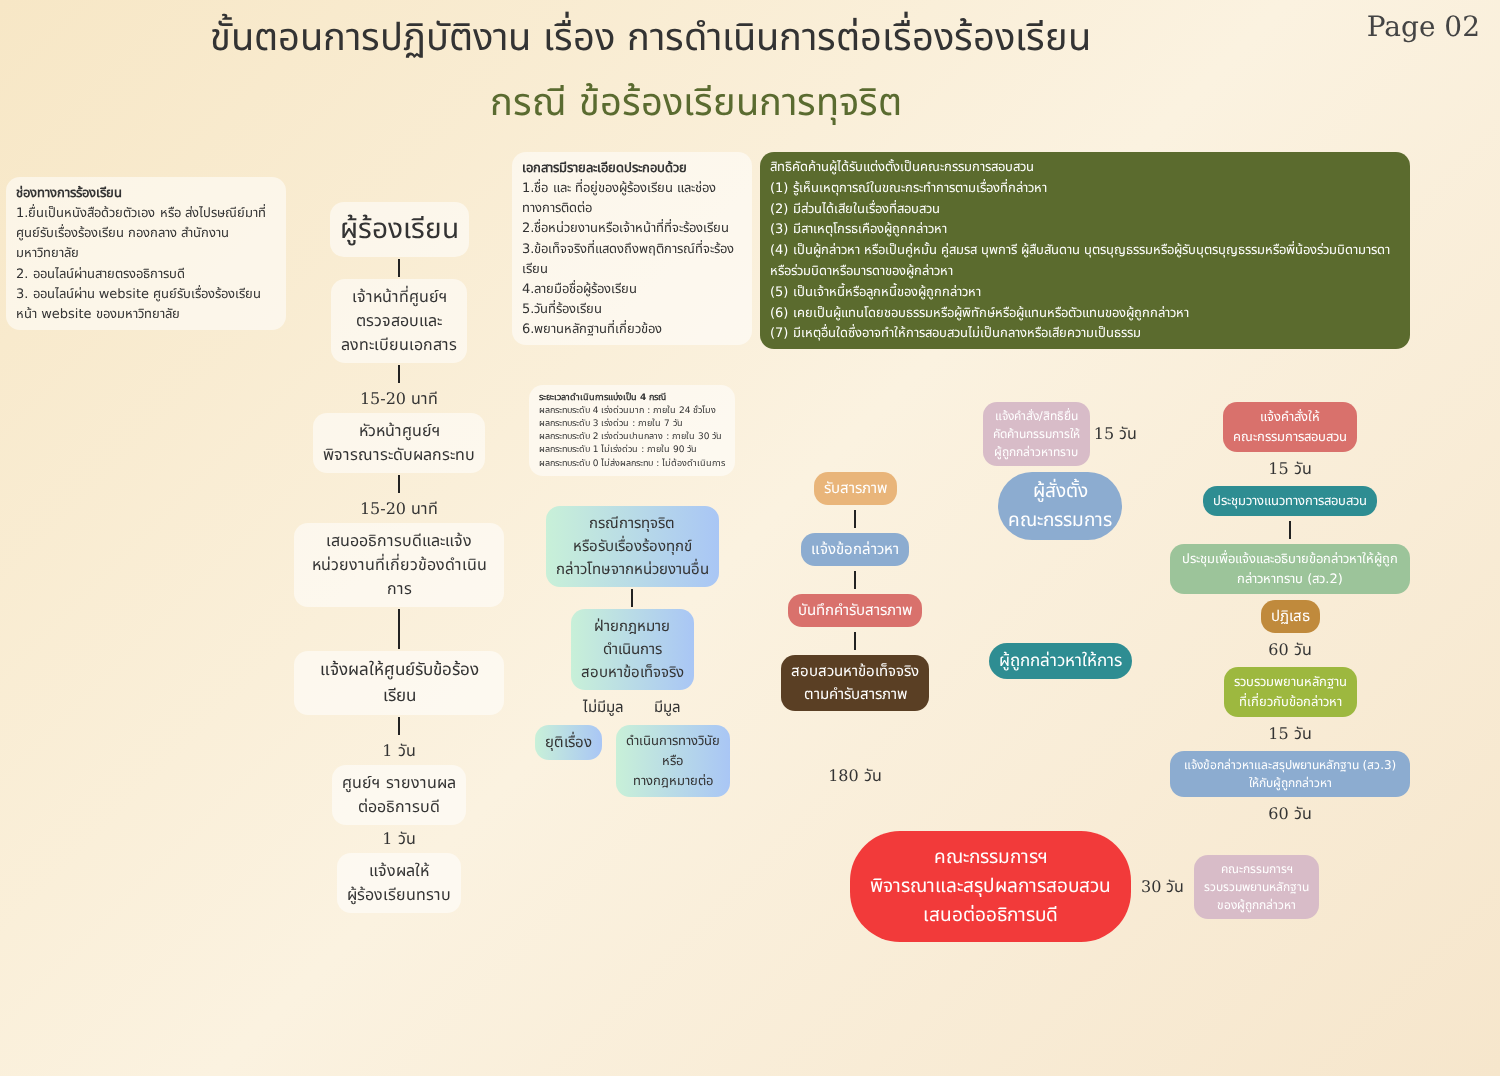ขั้นตอนการปฏิบัติงาน เรื่อง การดำเนินการต่อเรื่องร้องเรียน
Page 02
กรณี ข้อร้องเรียนการทุจริต
ช่องทางการร้องเรียน
1.ยื่นเป็นหนังสือด้วยตัวเอง หรือ ส่งไปรษณีย์มาที่ศูนย์รับเรื่องร้องเรียน กองกลาง สำนักงานมหาวิทยาลัย
2. ออนไลน์ผ่านสายตรงอธิการบดี
3. ออนไลน์ผ่าน website ศูนย์รับเรื่องร้องเรียน หน้า website ของมหาวิทยาลัย
ผู้ร้องเรียน
เจ้าหน้าที่ศูนย์ฯ
ตรวจสอบและ
ลงทะเบียนเอกสาร
15-20 นาที
หัวหน้าศูนย์ฯ
พิจารณาระดับผลกระทบ
15-20 นาที
เสนออธิการบดีและแจ้ง
หน่วยงานที่เกี่ยวข้องดำเนินการ
แจ้งผลให้ศูนย์รับข้อร้องเรียน
1 วัน
ศูนย์ฯ รายงานผล
ต่ออธิการบดี
1 วัน
แจ้งผลให้
ผู้ร้องเรียนทราบ
เอกสารมีรายละเอียดประกอบด้วย
1.ชื่อ และ ที่อยู่ของผู้ร้องเรียน และช่องทางการติดต่อ
2.ชื่อหน่วยงานหรือเจ้าหน้าที่ที่จะร้องเรียน
3.ข้อเท็จจริงที่แสดงถึงพฤติการณ์ที่จะร้องเรียน
4.ลายมือชื่อผู้ร้องเรียน
5.วันที่ร้องเรียน
6.พยานหลักฐานที่เกี่ยวข้อง
ระยะเวลาดำเนินการแบ่งเป็น 4 กรณี
ผลกระทบระดับ 4 เร่งด่วนมาก : ภายใน 24 ชั่วโมง
ผลกระทบระดับ 3 เร่งด่วน : ภายใน 7 วัน
ผลกระทบระดับ 2 เร่งด่วนปานกลาง : ภายใน 30 วัน
ผลกระทบระดับ 1 ไม่เร่งด่วน : ภายใน 90 วัน
ผลกระทบระดับ 0 ไม่ส่งผลกระทบ : ไม่ต้องดำเนินการ
กรณีการทุจริต
หรือรับเรื่องร้องทุกข์
กล่าวโทษจากหน่วยงานอื่น
ฝ่ายกฎหมาย
ดำเนินการ
สอบหาข้อเท็จจริง
ไม่มีมูล มีมูล
ยุติเรื่อง
ดำเนินการทางวินัย
หรือ
ทางกฎหมายต่อ
สิทธิคัดค้านผู้ได้รับแต่งตั้งเป็นคณะกรรมการสอบสวน
(1) รู้เห็นเหตุการณ์ในขณะกระทำการตามเรื่องที่กล่าวหา
(2) มีส่วนได้เสียในเรื่องที่สอบสวน
(3) มีสาเหตุโกรธเคืองผู้ถูกกล่าวหา
(4) เป็นผู้กล่าวหา หรือเป็นคู่หมั้น คู่สมรส บุพการี ผู้สืบสันดาน บุตรบุญธรรมหรือผู้รับบุตรบุญธรรมหรือพี่น้องร่วมบิดามารดา หรือร่วมบิดาหรือมารดาของผู้กล่าวหา
(5) เป็นเจ้าหนี้หรือลูกหนี้ของผู้ถูกกล่าวหา
(6) เคยเป็นผู้แทนโดยชอบธรรมหรือผู้พิทักษ์หรือผู้แทนหรือตัวแทนของผู้ถูกกล่าวหา
(7) มีเหตุอื่นใดซึ่งอาจทำให้การสอบสวนไม่เป็นกลางหรือเสียความเป็นธรรม
รับสารภาพ
แจ้งข้อกล่าวหา
บันทึกคำรับสารภาพ
สอบสวนหาข้อเท็จจริง
ตามคำรับสารภาพ
180 วัน
แจ้งคำสั่ง/สิทธิยื่น
คัดค้านกรรมการให้
ผู้ถูกกล่าวหาทราบ
15 วัน
ผู้สั่งตั้ง
คณะกรรมการ
ผู้ถูกกล่าวหาให้การ
แจ้งคำสั่งให้
คณะกรรมการสอบสวน
15 วัน
ประชุมวางแนวทางการสอบสวน
ประชุมเพื่อแจ้งและอธิบายข้อกล่าวหาให้ผู้ถูกกล่าวหาทราบ (สว.2)
ปฏิเสธ
60 วัน
รวบรวมพยานหลักฐาน
ที่เกี่ยวกับข้อกล่าวหา
15 วัน
แจ้งข้อกล่าวหาและสรุปพยานหลักฐาน (สว.3) ให้กับผู้ถูกกล่าวหา
60 วัน
คณะกรรมการฯ
พิจารณาและสรุปผลการสอบสวน
เสนอต่ออธิการบดี
30 วัน
คณะกรรมการฯ
รวบรวมพยานหลักฐาน
ของผู้ถูกกล่าวหา